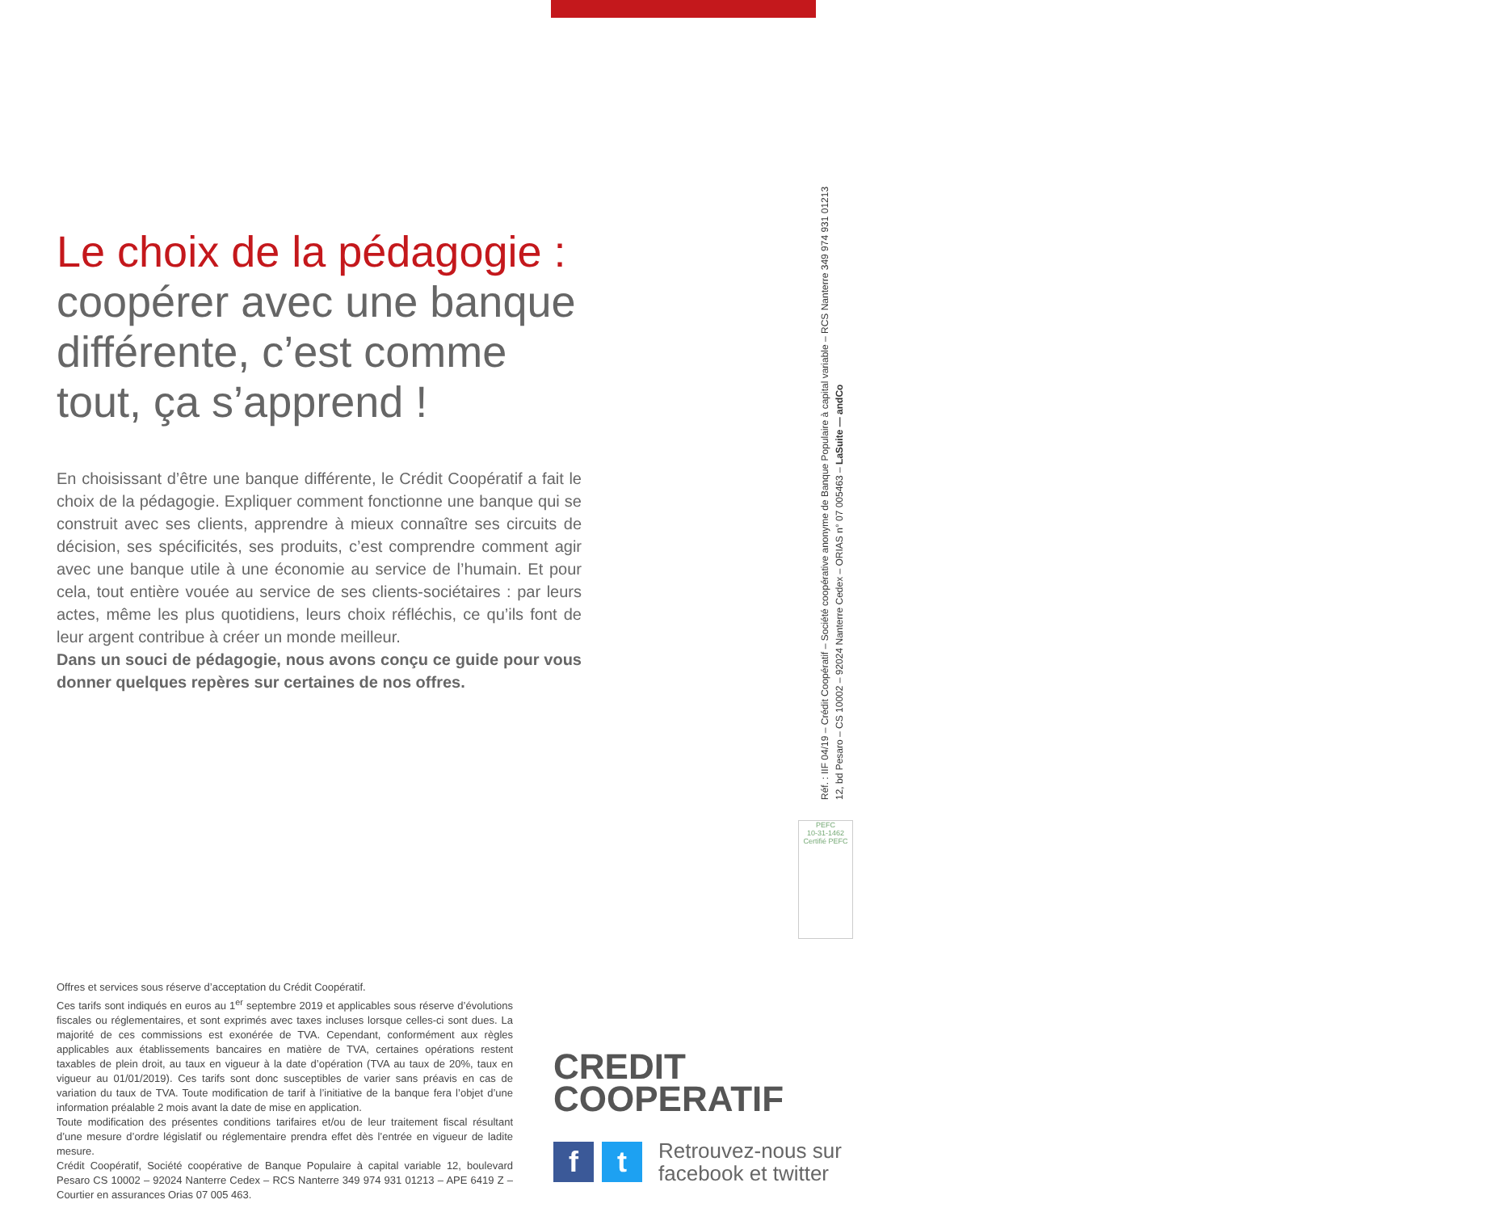Le choix de la pédagogie :
coopérer avec une banque différente, c’est comme tout, ça s’apprend !
En choisissant d’être une banque différente, le Crédit Coopératif a fait le choix de la pédagogie. Expliquer comment fonctionne une banque qui se construit avec ses clients, apprendre à mieux connaître ses circuits de décision, ses spécificités, ses produits, c’est comprendre comment agir avec une banque utile à une économie au service de l’humain. Et pour cela, tout entière vouée au service de ses clients-sociétaires : par leurs actes, même les plus quotidiens, leurs choix réfléchis, ce qu’ils font de leur argent contribue à créer un monde meilleur.
Dans un souci de pédagogie, nous avons conçu ce guide pour vous donner quelques repères sur certaines de nos offres.
Réf. : IIF 04/19 – Crédit Coopératif – Société coopérative anonyme de Banque Populaire à capital variable – RCS Nanterre 349 974 931 01213
12, bd Pesaro – CS 10002 – 92024 Nanterre Cedex – ORIAS n° 07 005463 – LaSuite — andCo
PEFC
10-31-1462
Certifié PEFC
Offres et services sous réserve d’acceptation du Crédit Coopératif.
Ces tarifs sont indiqués en euros au 1<sup>er</sup> septembre 2019 et applicables sous réserve d’évolutions fiscales ou réglementaires, et sont exprimés avec taxes incluses lorsque celles-ci sont dues. La majorité de ces commissions est exonérée de TVA. Cependant, conformément aux règles applicables aux établissements bancaires en matière de TVA, certaines opérations restent taxables de plein droit, au taux en vigueur à la date d’opération (TVA au taux de 20%, taux en vigueur au 01/01/2019). Ces tarifs sont donc susceptibles de varier sans préavis en cas de variation du taux de TVA. Toute modification de tarif à l’initiative de la banque fera l’objet d’une information préalable 2 mois avant la date de mise en application.
Toute modification des présentes conditions tarifaires et/ou de leur traitement fiscal résultant d’une mesure d’ordre législatif ou réglementaire prendra effet dès l’entrée en vigueur de ladite mesure.
Crédit Coopératif, Société coopérative de Banque Populaire à capital variable 12, boulevard Pesaro CS 10002 – 92024 Nanterre Cedex – RCS Nanterre 349 974 931 01213 – APE 6419 Z – Courtier en assurances Orias 07 005 463.
CREDIT
COOPERATIF
f t
Retrouvez-nous sur
facebook et twitter